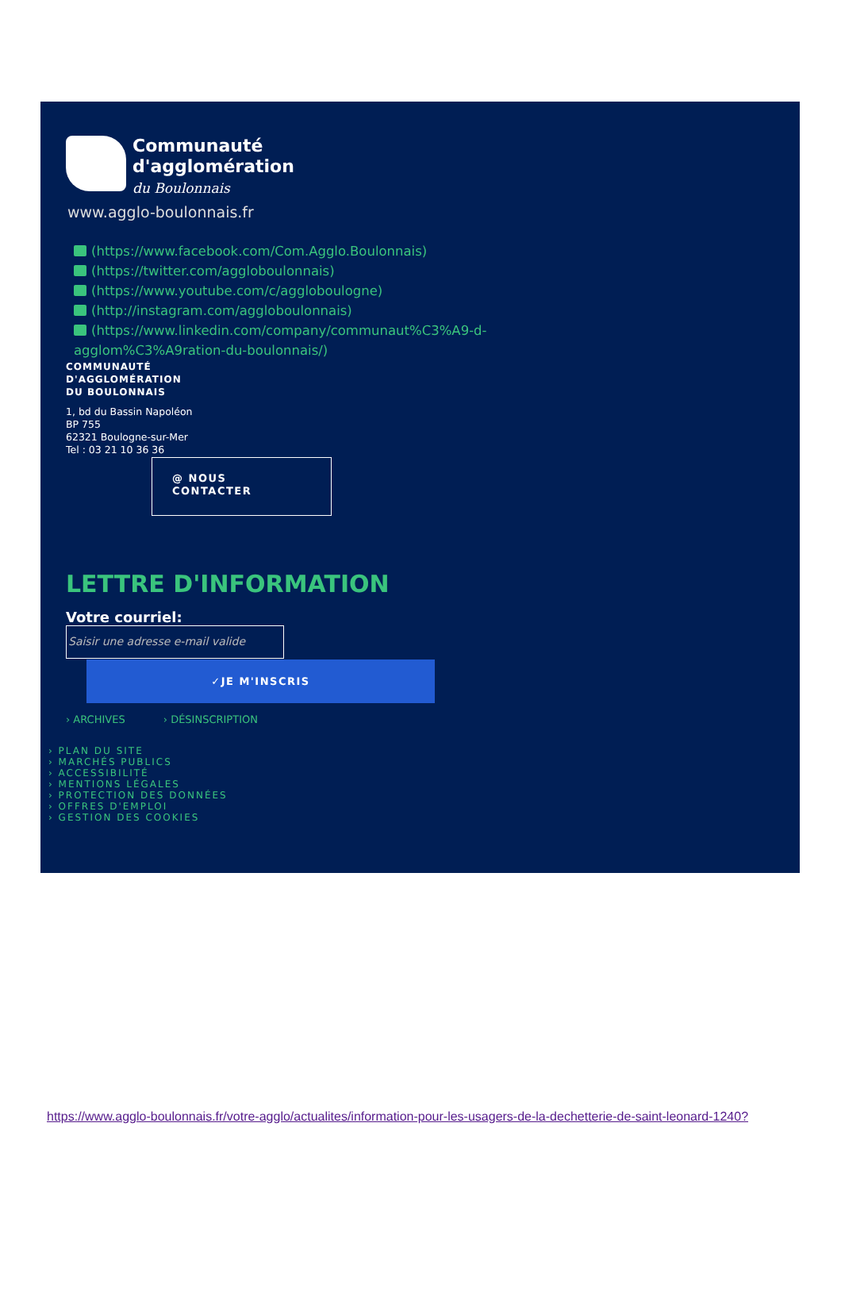Communauté
d'agglomération
du Boulonnais
www.agglo-boulonnais.fr
(https://www.facebook.com/Com.Agglo.Boulonnais)
(https://twitter.com/agglobоulonnais)
(https://www.youtube.com/c/agglobоulogne)
(http://instagram.com/agglobоulonnais)
(https://www.linkedin.com/company/communaut%C3%A9-d-agglom%C3%A9ration-du-boulonnais/)
COMMUNAUTÉ
D'AGGLOMÉRATION
DU BOULONNAIS
1, bd du Bassin Napoléon
BP 755
62321 Boulogne-sur-Mer
Tel : 03 21 10 36 36
@ NOUS
CONTACTER
LETTRE D'INFORMATION
Votre courriel:
Saisir une adresse e-mail valide
✓JE M'INSCRIS
› ARCHIVES › DÉSINSCRIPTION
› PLAN DU SITE
› MARCHÉS PUBLICS
› ACCESSIBILITÉ
› MENTIONS LÉGALES
› PROTECTION DES DONNÉES
› OFFRES D'EMPLOI
› GESTION DES COOKIES
https://www.agglo-boulonnais.fr/votre-agglo/actualites/information-pour-les-usagers-de-la-dechetterie-de-saint-leonard-1240?